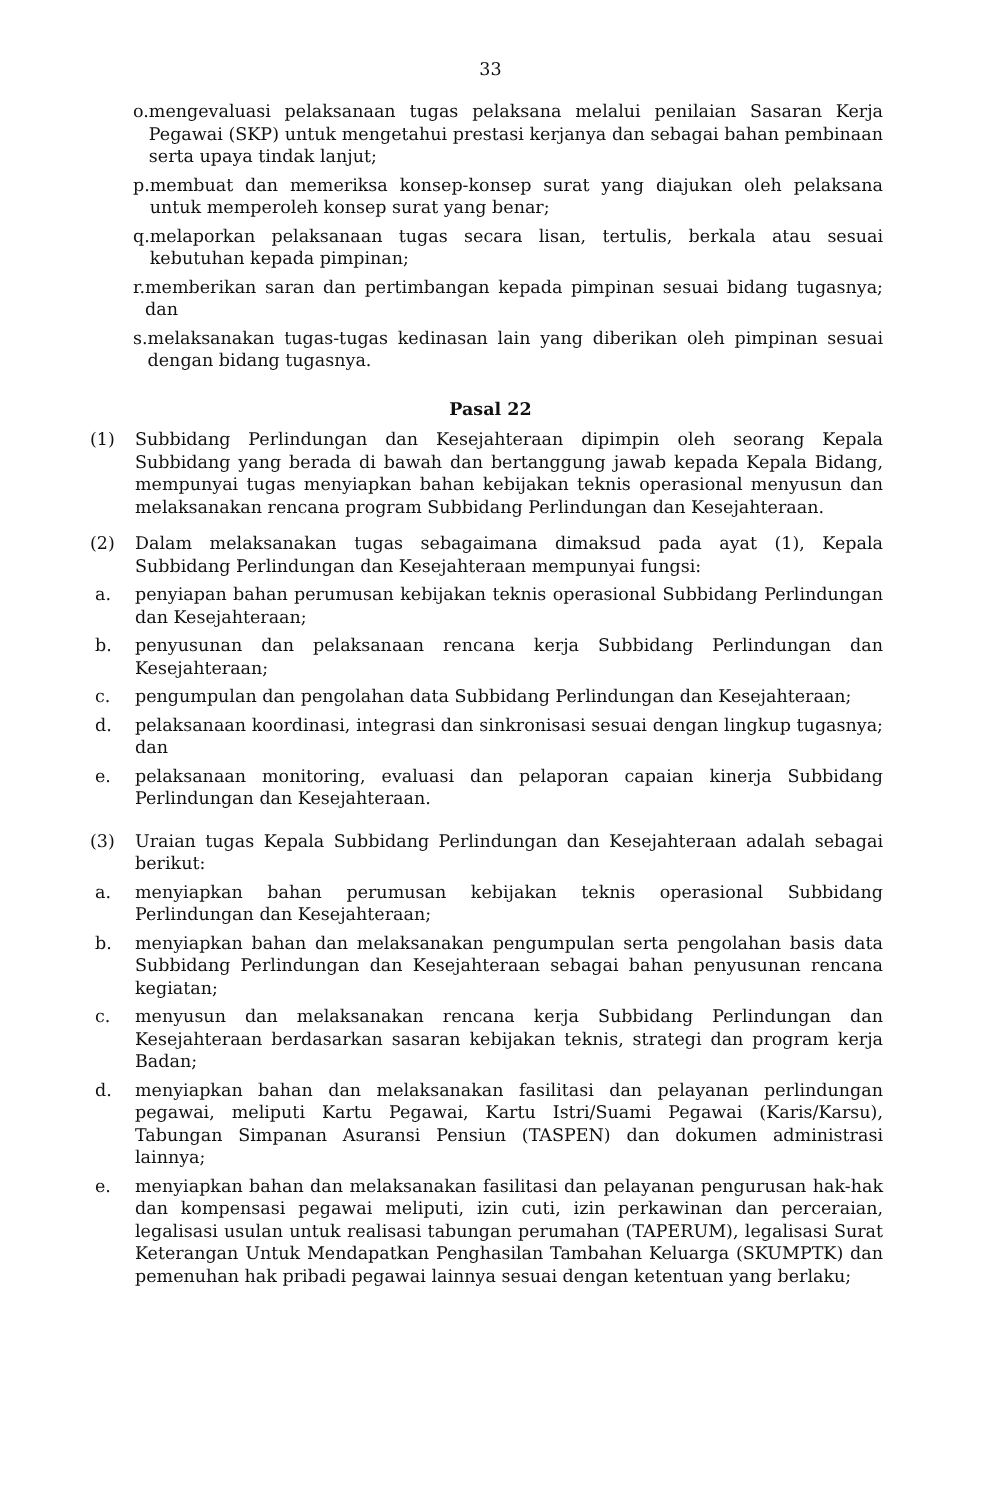33
o. mengevaluasi pelaksanaan tugas pelaksana melalui penilaian Sasaran Kerja Pegawai (SKP) untuk mengetahui prestasi kerjanya dan sebagai bahan pembinaan serta upaya tindak lanjut;
p. membuat dan memeriksa konsep-konsep surat yang diajukan oleh pelaksana untuk memperoleh konsep surat yang benar;
q. melaporkan pelaksanaan tugas secara lisan, tertulis, berkala atau sesuai kebutuhan kepada pimpinan;
r. memberikan saran dan pertimbangan kepada pimpinan sesuai bidang tugasnya; dan
s. melaksanakan tugas-tugas kedinasan lain yang diberikan oleh pimpinan sesuai dengan bidang tugasnya.
Pasal 22
(1) Subbidang Perlindungan dan Kesejahteraan dipimpin oleh seorang Kepala Subbidang yang berada di bawah dan bertanggung jawab kepada Kepala Bidang, mempunyai tugas menyiapkan bahan kebijakan teknis operasional menyusun dan melaksanakan rencana program Subbidang Perlindungan dan Kesejahteraan.
(2) Dalam melaksanakan tugas sebagaimana dimaksud pada ayat (1), Kepala Subbidang Perlindungan dan Kesejahteraan mempunyai fungsi:
a. penyiapan bahan perumusan kebijakan teknis operasional Subbidang Perlindungan dan Kesejahteraan;
b. penyusunan dan pelaksanaan rencana kerja Subbidang Perlindungan dan Kesejahteraan;
c. pengumpulan dan pengolahan data Subbidang Perlindungan dan Kesejahteraan;
d. pelaksanaan koordinasi, integrasi dan sinkronisasi sesuai dengan lingkup tugasnya; dan
e. pelaksanaan monitoring, evaluasi dan pelaporan capaian kinerja Subbidang Perlindungan dan Kesejahteraan.
(3) Uraian tugas Kepala Subbidang Perlindungan dan Kesejahteraan adalah sebagai berikut:
a. menyiapkan bahan perumusan kebijakan teknis operasional Subbidang Perlindungan dan Kesejahteraan;
b. menyiapkan bahan dan melaksanakan pengumpulan serta pengolahan basis data Subbidang Perlindungan dan Kesejahteraan sebagai bahan penyusunan rencana kegiatan;
c. menyusun dan melaksanakan rencana kerja Subbidang Perlindungan dan Kesejahteraan berdasarkan sasaran kebijakan teknis, strategi dan program kerja Badan;
d. menyiapkan bahan dan melaksanakan fasilitasi dan pelayanan perlindungan pegawai, meliputi Kartu Pegawai, Kartu Istri/Suami Pegawai (Karis/Karsu), Tabungan Simpanan Asuransi Pensiun (TASPEN) dan dokumen administrasi lainnya;
e. menyiapkan bahan dan melaksanakan fasilitasi dan pelayanan pengurusan hak-hak dan kompensasi pegawai meliputi, izin cuti, izin perkawinan dan perceraian, legalisasi usulan untuk realisasi tabungan perumahan (TAPERUM), legalisasi Surat Keterangan Untuk Mendapatkan Penghasilan Tambahan Keluarga (SKUMPTK) dan pemenuhan hak pribadi pegawai lainnya sesuai dengan ketentuan yang berlaku;